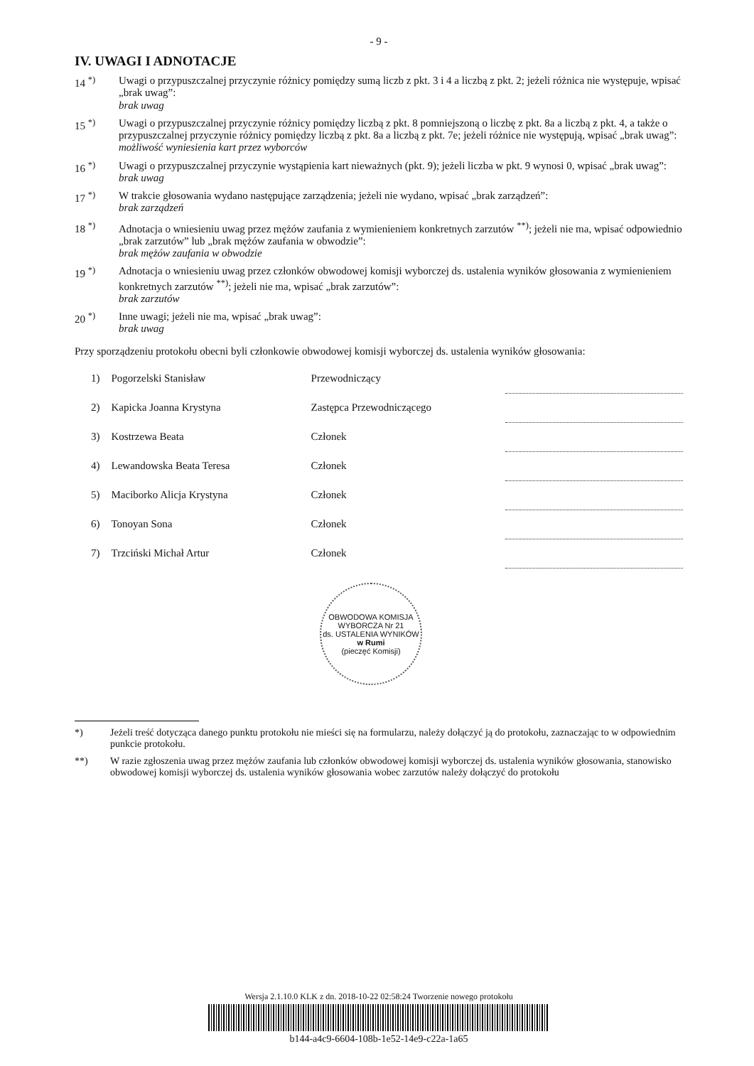- 9 -
IV. UWAGI I ADNOTACJE
14 <sup>*)</sup> Uwagi o przypuszczalnej przyczynie różnicy pomiędzy sumą liczb z pkt. 3 i 4 a liczbą z pkt. 2; jeżeli różnica nie występuje, wpisać „brak uwag”:
brak uwag
15 <sup>*)</sup> Uwagi o przypuszczalnej przyczynie różnicy pomiędzy liczbą z pkt. 8 pomniejszoną o liczbę z pkt. 8a a liczbą z pkt. 4, a także o przypuszczalnej przyczynie różnicy pomiędzy liczbą z pkt. 8a a liczbą z pkt. 7e; jeżeli różnice nie występują, wpisać „brak uwag”:
możliwość wyniesienia kart przez wyborców
16 <sup>*)</sup> Uwagi o przypuszczalnej przyczynie wystąpienia kart nieważnych (pkt. 9); jeżeli liczba w pkt. 9 wynosi 0, wpisać „brak uwag”:
brak uwag
17 <sup>*)</sup> W trakcie głosowania wydano następujące zarządzenia; jeżeli nie wydano, wpisać „brak zarządzeń”:
brak zarządzeń
18 <sup>*)</sup> Adnotacja o wniesieniu uwag przez mężów zaufania z wymienieniem konkretnych zarzutów <sup>**)</sup>; jeżeli nie ma, wpisać odpowiednio „brak zarzutów” lub „brak mężów zaufania w obwodzie”:
brak mężów zaufania w obwodzie
19 <sup>*)</sup> Adnotacja o wniesieniu uwag przez członków obwodowej komisji wyborczej ds. ustalenia wyników głosowania z wymienieniem konkretnych zarzutów <sup>**)</sup>; jeżeli nie ma, wpisać „brak zarzutów”:
brak zarzutów
20 <sup>*)</sup> Inne uwagi; jeżeli nie ma, wpisać „brak uwag”:
brak uwag
Przy sporządzeniu protokołu obecni byli członkowie obwodowej komisji wyborczej ds. ustalenia wyników głosowania:
| 1) | Pogorzelski Stanisław | Przewodniczący | |
| 2) | Kapicka Joanna Krystyna | Zastępca Przewodniczącego | |
| 3) | Kostrzewa Beata | Członek | |
| 4) | Lewandowska Beata Teresa | Członek | |
| 5) | Maciborko Alicja Krystyna | Członek | |
| 6) | Tonoyan Sona | Członek | |
| 7) | Trzciński Michał Artur | Członek | |
OBWODOWA KOMISJA WYBORCZA Nr 21
ds. USTALENIA WYNIKÓW
w Rumi
(pieczęć Komisji)
*) Jeżeli treść dotycząca danego punktu protokołu nie mieści się na formularzu, należy dołączyć ją do protokołu, zaznaczając to w odpowiednim punkcie protokołu.
**) W razie zgłoszenia uwag przez mężów zaufania lub członków obwodowej komisji wyborczej ds. ustalenia wyników głosowania, stanowisko obwodowej komisji wyborczej ds. ustalenia wyników głosowania wobec zarzutów należy dołączyć do protokołu
Wersja 2.1.10.0 KLK z dn. 2018-10-22 02:58:24 Tworzenie nowego protokołu
b144-a4c9-6604-108b-1e52-14e9-c22a-1a65